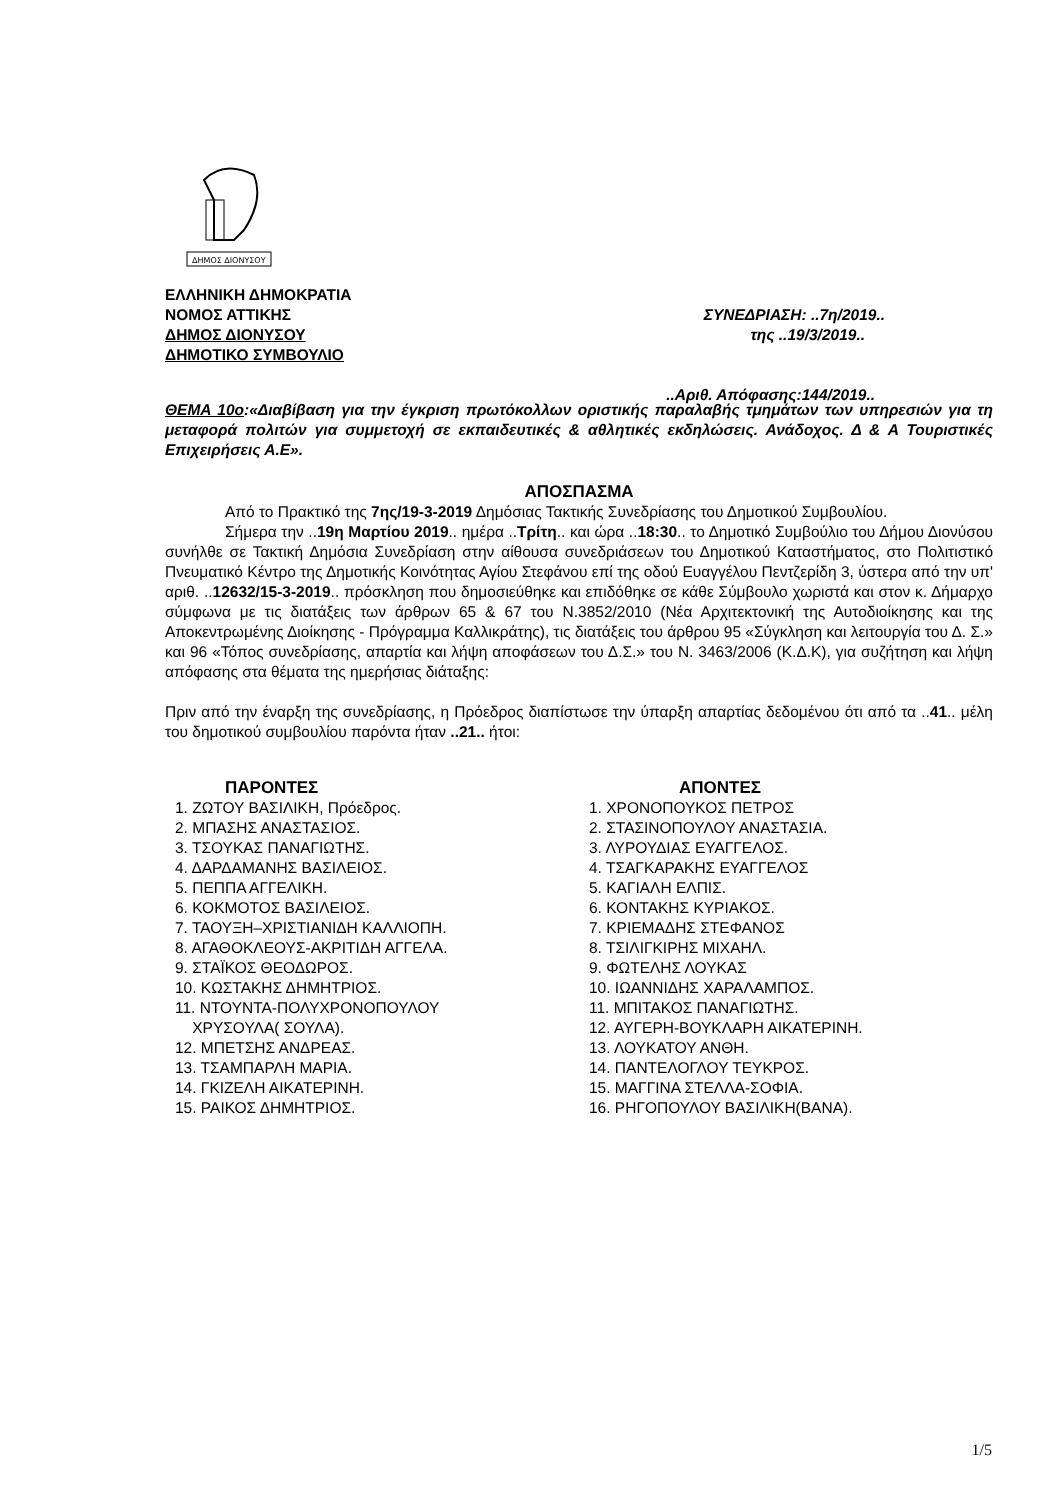ΔΗΜΟΣ ΔΙΟΝΥΣΟΥ
ΕΛΛΗΝΙΚΗ ΔΗΜΟΚΡΑΤΙΑ
ΝΟΜΟΣ ΑΤΤΙΚΗΣ ΣΥΝΕΔΡΙΑΣΗ: ..7η/2019..
ΔΗΜΟΣ ΔΙΟΝΥΣΟΥ της ..19/3/2019..
ΔΗΜΟΤΙΚΟ ΣΥΜΒΟΥΛΙΟ
..Αριθ. Απόφασης:144/2019..
ΘΕΜΑ 10ο:«Διαβίβαση για την έγκριση πρωτόκολλων οριστικής παραλαβής τμημάτων των υπηρεσιών για τη μεταφορά πολιτών για συμμετοχή σε εκπαιδευτικές & αθλητικές εκδηλώσεις. Ανάδοχος. Δ & Α Τουριστικές Επιχειρήσεις Α.Ε».
ΑΠΟΣΠΑΣΜΑ
Από το Πρακτικό της 7ης/19-3-2019 Δημόσιας Τακτικής Συνεδρίασης του Δημοτικού Συμβουλίου.
Σήμερα την ..19η Μαρτίου 2019.. ημέρα ..Τρίτη.. και ώρα ..18:30.. το Δημοτικό Συμβούλιο του Δήμου Διονύσου συνήλθε σε Τακτική Δημόσια Συνεδρίαση στην αίθουσα συνεδριάσεων του Δημοτικού Καταστήματος, στο Πολιτιστικό Πνευματικό Κέντρο της Δημοτικής Κοινότητας Αγίου Στεφάνου επί της οδού Ευαγγέλου Πεντζερίδη 3, ύστερα από την υπ' αριθ. ..12632/15-3-2019.. πρόσκληση που δημοσιεύθηκε και επιδόθηκε σε κάθε Σύμβουλο χωριστά και στον κ. Δήμαρχο σύμφωνα με τις διατάξεις των άρθρων 65 & 67 του Ν.3852/2010 (Νέα Αρχιτεκτονική της Αυτοδιοίκησης και της Αποκεντρωμένης Διοίκησης - Πρόγραμμα Καλλικράτης), τις διατάξεις του άρθρου 95 «Σύγκληση και λειτουργία του Δ. Σ.» και 96 «Τόπος συνεδρίασης, απαρτία και λήψη αποφάσεων του Δ.Σ.» του Ν. 3463/2006 (Κ.Δ.Κ), για συζήτηση και λήψη απόφασης στα θέματα της ημερήσιας διάταξης:
Πριν από την έναρξη της συνεδρίασης, η Πρόεδρος διαπίστωσε την ύπαρξη απαρτίας δεδομένου ότι από τα ..41.. μέλη του δημοτικού συμβουλίου παρόντα ήταν ..21.. ήτοι:
ΠΑΡΟΝΤΕΣ
1. ΖΩΤΟΥ ΒΑΣΙΛΙΚΗ, Πρόεδρος.
2. ΜΠΑΣΗΣ ΑΝΑΣΤΑΣΙΟΣ.
3. ΤΣΟΥΚΑΣ ΠΑΝΑΓΙΩΤΗΣ.
4. ΔΑΡΔΑΜΑΝΗΣ ΒΑΣΙΛΕΙΟΣ.
5. ΠΕΠΠΑ ΑΓΓΕΛΙΚΗ.
6. ΚΟΚΜΟΤΟΣ ΒΑΣΙΛΕΙΟΣ.
7. ΤΑΟΥΞΗ–ΧΡΙΣΤΙΑΝΙΔΗ ΚΑΛΛΙΟΠΗ.
8. ΑΓΑΘΟΚΛΕΟΥΣ-ΑΚΡΙΤΙΔΗ ΑΓΓΕΛΑ.
9. ΣΤΑΪΚΟΣ ΘΕΟΔΩΡΟΣ.
10. ΚΩΣΤΑΚΗΣ ΔΗΜΗΤΡΙΟΣ.
11. ΝΤΟΥΝΤΑ-ΠΟΛΥΧΡΟΝΟΠΟΥΛΟΥ
ΧΡΥΣΟΥΛΑ( ΣΟΥΛΑ).
12. ΜΠΕΤΣΗΣ ΑΝΔΡΕΑΣ.
13. ΤΣΑΜΠΑΡΛΗ ΜΑΡΙΑ.
14. ΓΚΙΖΕΛΗ ΑΙΚΑΤΕΡΙΝΗ.
15. ΡΑΙΚΟΣ ΔΗΜΗΤΡΙΟΣ.
ΑΠΟΝΤΕΣ
1. ΧΡΟΝΟΠΟΥΚΟΣ ΠΕΤΡΟΣ
2. ΣΤΑΣΙΝΟΠΟΥΛΟΥ ΑΝΑΣΤΑΣΙΑ.
3. ΛΥΡΟΥΔΙΑΣ ΕΥΑΓΓΕΛΟΣ.
4. ΤΣΑΓΚΑΡΑΚΗΣ ΕΥΑΓΓΕΛΟΣ
5. ΚΑΓΙΑΛΗ ΕΛΠΙΣ.
6. ΚΟΝΤΑΚΗΣ ΚΥΡΙΑΚΟΣ.
7. ΚΡΙΕΜΑΔΗΣ ΣΤΕΦΑΝΟΣ
8. ΤΣΙΛΙΓΚΙΡΗΣ ΜΙΧΑΗΛ.
9. ΦΩΤΕΛΗΣ ΛΟΥΚΑΣ
10. ΙΩΑΝΝΙΔΗΣ ΧΑΡΑΛΑΜΠΟΣ.
11. ΜΠΙΤΑΚΟΣ ΠΑΝΑΓΙΩΤΗΣ.
12. ΑΥΓΕΡΗ-ΒΟΥΚΛΑΡΗ ΑΙΚΑΤΕΡΙΝΗ.
13. ΛΟΥΚΑΤΟΥ ΑΝΘΗ.
14. ΠΑΝΤΕΛΟΓΛΟΥ ΤΕΥΚΡΟΣ.
15. ΜΑΓΓΙΝΑ ΣΤΕΛΛΑ-ΣΟΦΙΑ.
16. ΡΗΓΟΠΟΥΛΟΥ ΒΑΣΙΛΙΚΗ(ΒΑΝΑ).
1/5